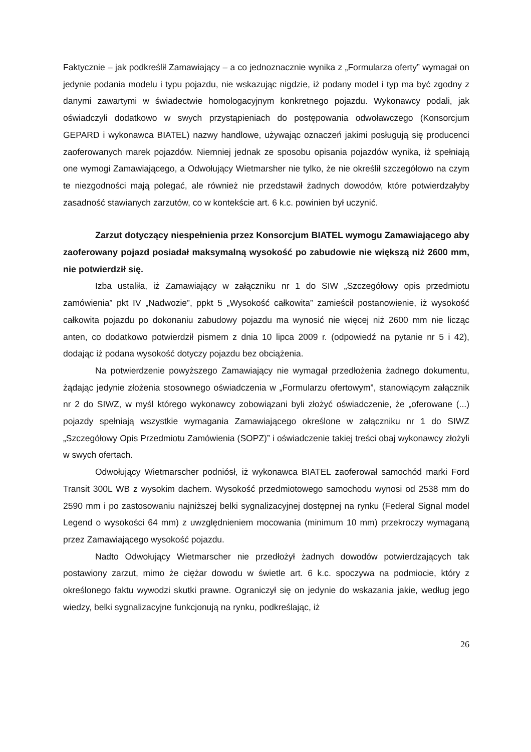Faktycznie – jak podkreślił Zamawiający – a co jednoznacznie wynika z „Formularza oferty” wymagał on jedynie podania modelu i typu pojazdu, nie wskazując nigdzie, iż podany model i typ ma być zgodny z danymi zawartymi w świadectwie homologacyjnym konkretnego pojazdu. Wykonawcy podali, jak oświadczyli dodatkowo w swych przystąpieniach do postępowania odwoławczego (Konsorcjum GEPARD i wykonawca BIATEL) nazwy handlowe, używając oznaczeń jakimi posługują się producenci zaoferowanych marek pojazdów. Niemniej jednak ze sposobu opisania pojazdów wynika, iż spełniają one wymogi Zamawiającego, a Odwołujący Wietmarsher nie tylko, że nie określił szczegółowo na czym te niezgodności mają polegać, ale również nie przedstawił żadnych dowodów, które potwierdzałyby zasadność stawianych zarzutów, co w kontekście art. 6 k.c. powinien był uczynić.
Zarzut dotyczący niespełnienia przez Konsorcjum BIATEL wymogu Zamawiającego aby zaoferowany pojazd posiadał maksymalną wysokość po zabudowie nie większą niż 2600 mm, nie potwierdził się.
Izba ustaliła, iż Zamawiający w załączniku nr 1 do SIW „Szczegółowy opis przedmiotu zamówienia” pkt IV „Nadwozie”, ppkt 5 „Wysokość całkowita” zamieścił postanowienie, iż wysokość całkowita pojazdu po dokonaniu zabudowy pojazdu ma wynosić nie więcej niż 2600 mm nie licząc anten, co dodatkowo potwierdził pismem z dnia 10 lipca 2009 r. (odpowiedź na pytanie nr 5 i 42), dodając iż podana wysokość dotyczy pojazdu bez obciążenia.
Na potwierdzenie powyższego Zamawiający nie wymagał przedłożenia żadnego dokumentu, żądając jedynie złożenia stosownego oświadczenia w „Formularzu ofertowym”, stanowiącym załącznik nr 2 do SIWZ, w myśl którego wykonawcy zobowiązani byli złożyć oświadczenie, że „oferowane (...) pojazdy spełniają wszystkie wymagania Zamawiającego określone w załączniku nr 1 do SIWZ „Szczegółowy Opis Przedmiotu Zamówienia (SOPZ)” i oświadczenie takiej treści obaj wykonawcy złożyli w swych ofertach.
Odwołujący Wietmarscher podniósł, iż wykonawca BIATEL zaoferował samochód marki Ford Transit 300L WB z wysokim dachem. Wysokość przedmiotowego samochodu wynosi od 2538 mm do 2590 mm i po zastosowaniu najniższej belki sygnalizacyjnej dostępnej na rynku (Federal Signal model Legend o wysokości 64 mm) z uwzględnieniem mocowania (minimum 10 mm) przekroczy wymaganą przez Zamawiającego wysokość pojazdu.
Nadto Odwołujący Wietmarscher nie przedłożył żadnych dowodów potwierdzających tak postawiony zarzut, mimo że ciężar dowodu w świetle art. 6 k.c. spoczywa na podmiocie, który z określonego faktu wywodzi skutki prawne. Ograniczył się on jedynie do wskazania jakie, według jego wiedzy, belki sygnalizacyjne funkcjonują na rynku, podkreślając, iż
26